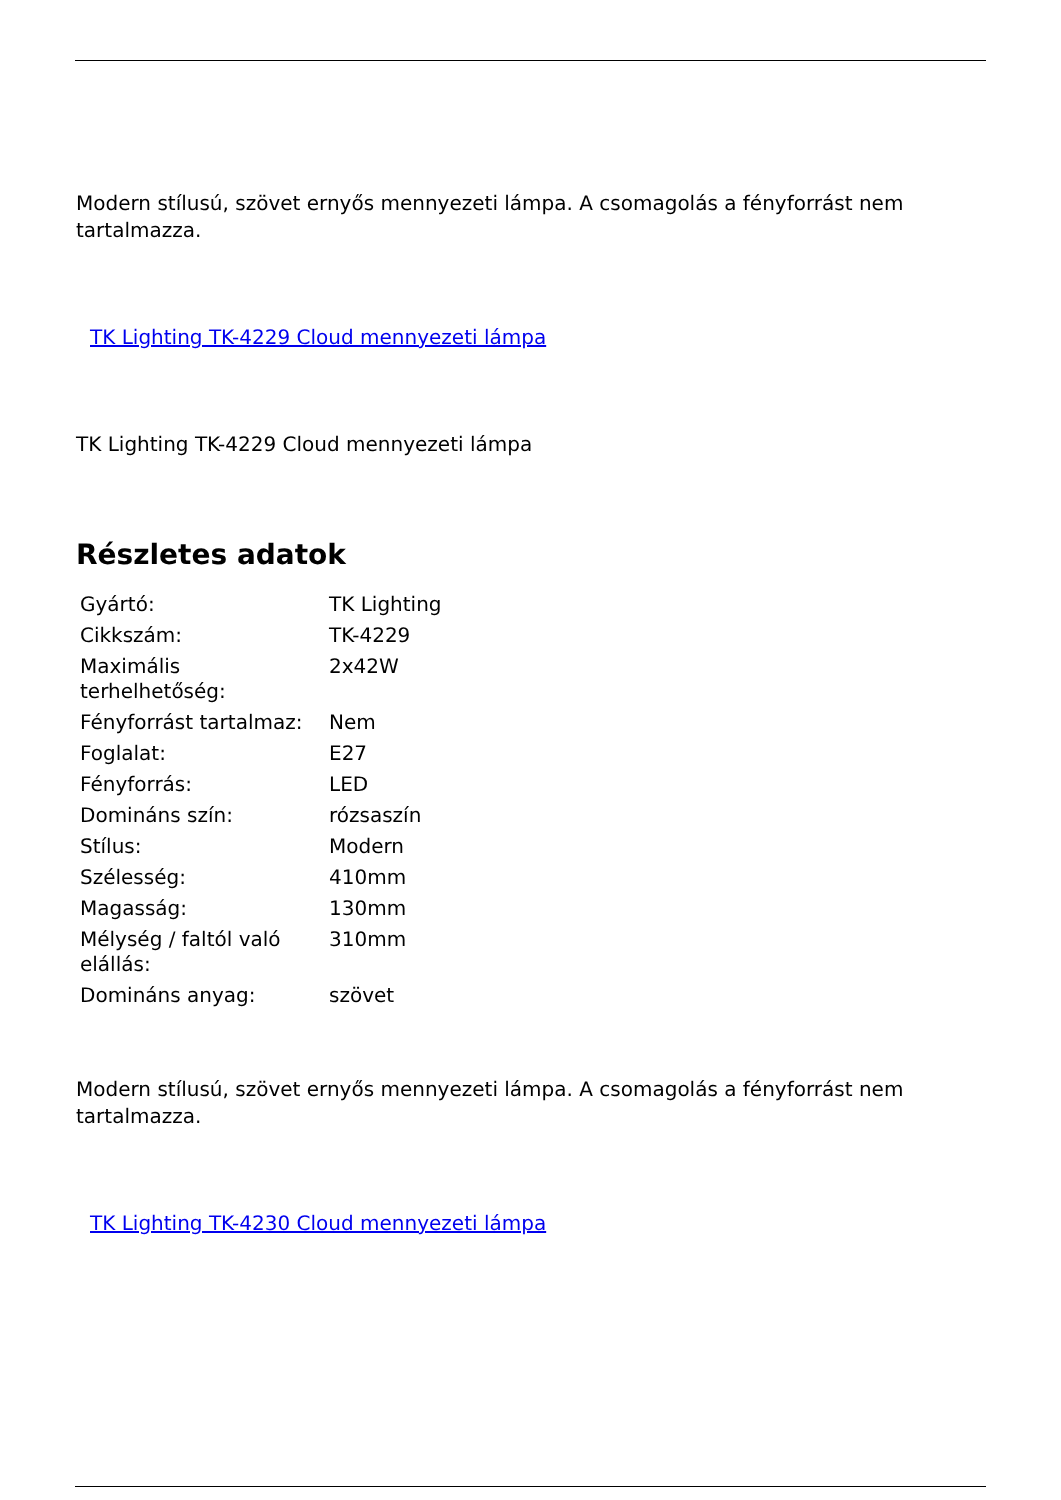Modern stílusú, szövet ernyős mennyezeti lámpa. A csomagolás a fényforrást nem tartalmazza.
TK Lighting TK-4229 Cloud mennyezeti lámpa
TK Lighting TK-4229 Cloud mennyezeti lámpa
Részletes adatok
| Gyártó: | TK Lighting |
| Cikkszám: | TK-4229 |
| Maximális terhelhetőség: | 2x42W |
| Fényforrást tartalmaz: | Nem |
| Foglalat: | E27 |
| Fényforrás: | LED |
| Domináns szín: | rózsaszín |
| Stílus: | Modern |
| Szélesség: | 410mm |
| Magasság: | 130mm |
| Mélység / faltól való elállás: | 310mm |
| Domináns anyag: | szövet |
Modern stílusú, szövet ernyős mennyezeti lámpa. A csomagolás a fényforrást nem tartalmazza.
TK Lighting TK-4230 Cloud mennyezeti lámpa